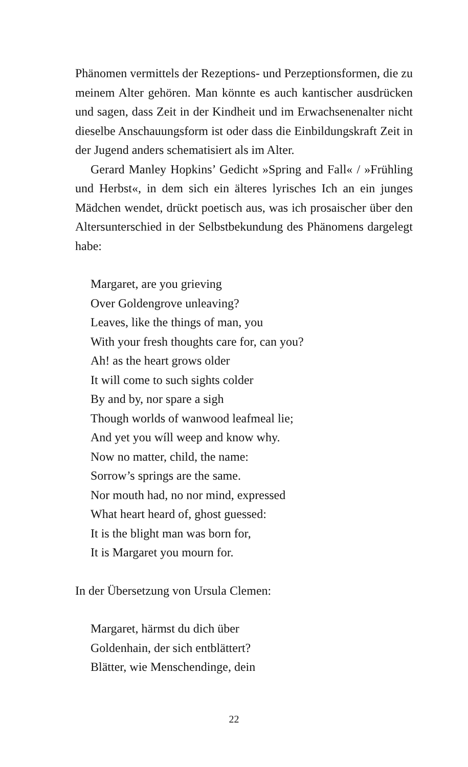Phänomen vermittels der Rezeptions- und Perzeptionsformen, die zu meinem Alter gehören. Man könnte es auch kantischer ausdrücken und sagen, dass Zeit in der Kindheit und im Erwachsenenalter nicht dieselbe Anschauungsform ist oder dass die Einbildungskraft Zeit in der Jugend anders schematisiert als im Alter.
Gerard Manley Hopkins’ Gedicht »Spring and Fall« / »Frühling und Herbst«, in dem sich ein älteres lyrisches Ich an ein junges Mädchen wendet, drückt poetisch aus, was ich prosaischer über den Altersunterschied in der Selbstbekundung des Phänomens dargelegt habe:
Margaret, are you grieving
Over Goldengrove unleaving?
Leaves, like the things of man, you
With your fresh thoughts care for, can you?
Ah! as the heart grows older
It will come to such sights colder
By and by, nor spare a sigh
Though worlds of wanwood leafmeal lie;
And yet you wíll weep and know why.
Now no matter, child, the name:
Sorrow’s springs are the same.
Nor mouth had, no nor mind, expressed
What heart heard of, ghost guessed:
It is the blight man was born for,
It is Margaret you mourn for.
In der Übersetzung von Ursula Clemen:
Margaret, härmst du dich über
Goldenhain, der sich entblättert?
Blätter, wie Menschendinge, dein
22